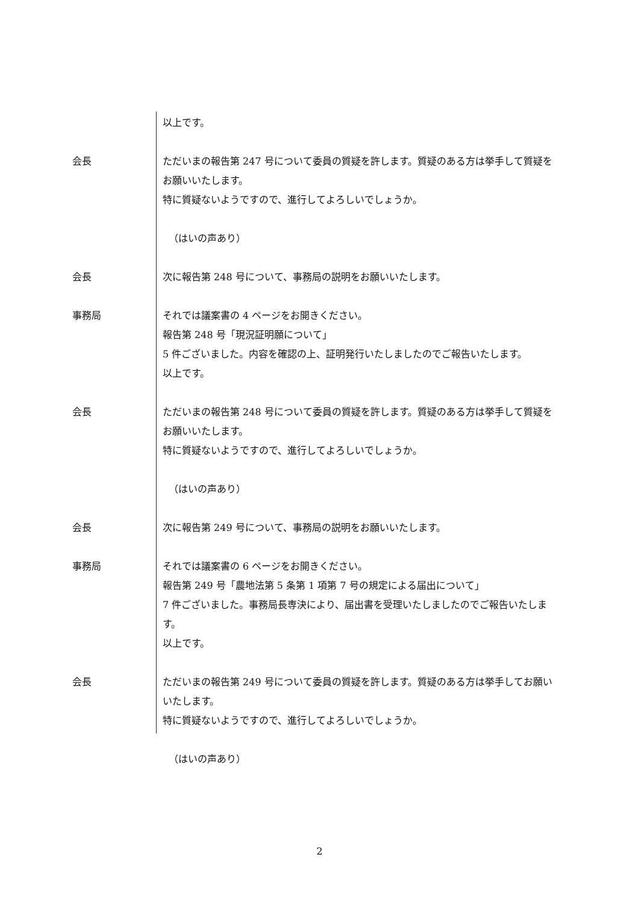以上です。
会長 ただいまの報告第 247 号について委員の質疑を許します。質疑のある方は挙手して質疑をお願いいたします。
特に質疑ないようですので、進行してよろしいでしょうか。
（はいの声あり）
会長 次に報告第 248 号について、事務局の説明をお願いいたします。
事務局 それでは議案書の 4 ページをお開きください。
報告第 248 号「現況証明願について」
5 件ございました。内容を確認の上、証明発行いたしましたのでご報告いたします。
以上です。
会長 ただいまの報告第 248 号について委員の質疑を許します。質疑のある方は挙手して質疑をお願いいたします。
特に質疑ないようですので、進行してよろしいでしょうか。
（はいの声あり）
会長 次に報告第 249 号について、事務局の説明をお願いいたします。
事務局 それでは議案書の 6 ページをお開きください。
報告第 249 号「農地法第 5 条第 1 項第 7 号の規定による届出について」
7 件ございました。事務局長専決により、届出書を受理いたしましたのでご報告いたします。
以上です。
会長 ただいまの報告第 249 号について委員の質疑を許します。質疑のある方は挙手してお願いいたします。
特に質疑ないようですので、進行してよろしいでしょうか。
（はいの声あり）
2